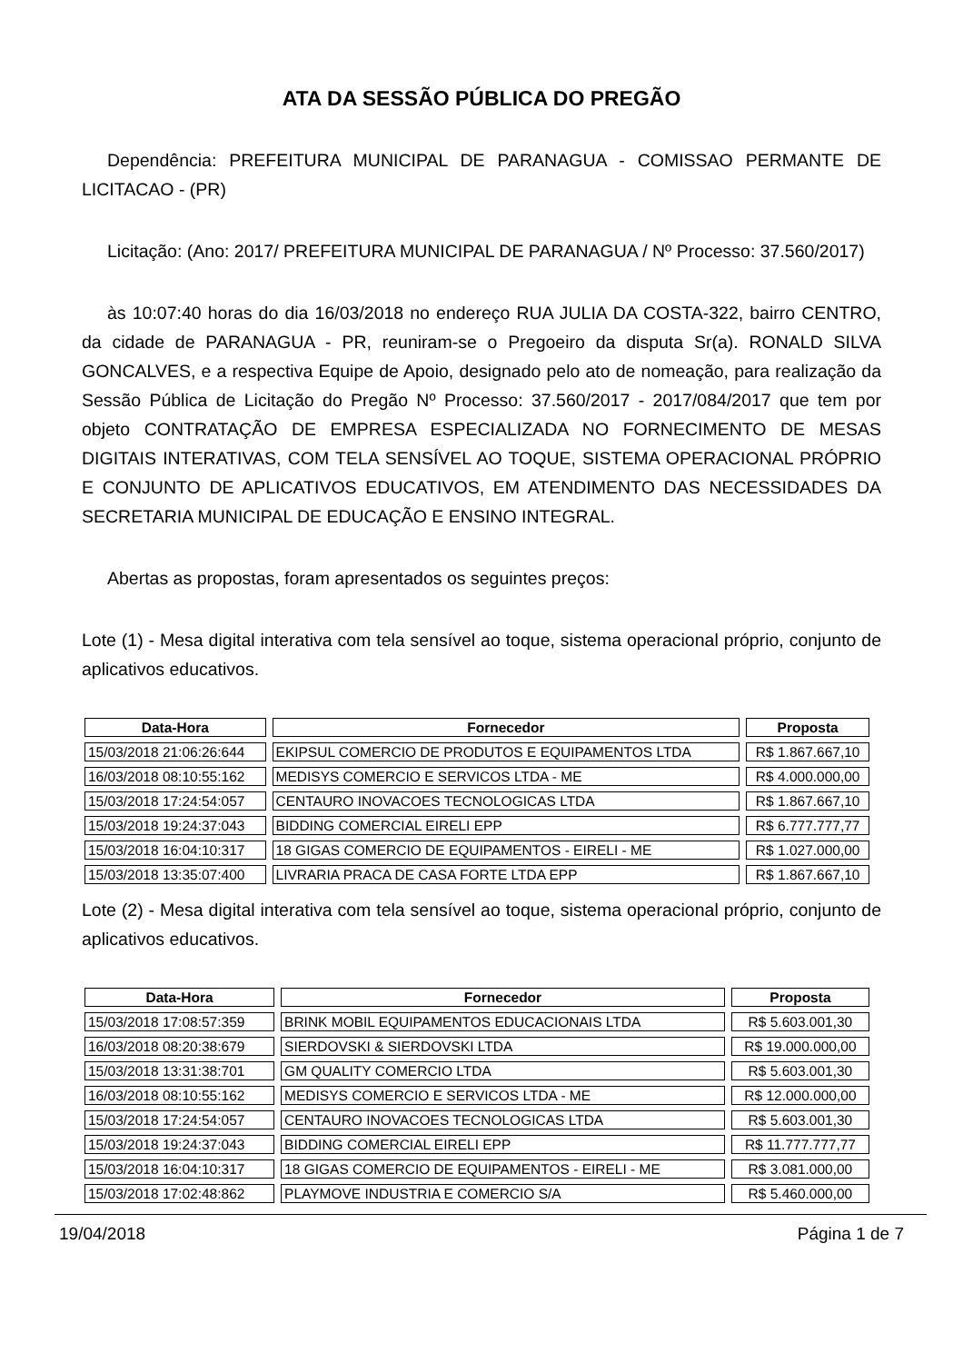ATA DA SESSÃO PÚBLICA DO PREGÃO
Dependência: PREFEITURA MUNICIPAL DE PARANAGUA - COMISSAO PERMANTE DE LICITACAO - (PR)
Licitação: (Ano: 2017/ PREFEITURA MUNICIPAL DE PARANAGUA / Nº Processo: 37.560/2017)
às 10:07:40 horas do dia 16/03/2018 no endereço RUA JULIA DA COSTA-322, bairro CENTRO, da cidade de PARANAGUA - PR, reuniram-se o Pregoeiro da disputa Sr(a). RONALD SILVA GONCALVES, e a respectiva Equipe de Apoio, designado pelo ato de nomeação, para realização da Sessão Pública de Licitação do Pregão Nº Processo: 37.560/2017 - 2017/084/2017 que tem por objeto CONTRATAÇÃO DE EMPRESA ESPECIALIZADA NO FORNECIMENTO DE MESAS DIGITAIS INTERATIVAS, COM TELA SENSÍVEL AO TOQUE, SISTEMA OPERACIONAL PRÓPRIO E CONJUNTO DE APLICATIVOS EDUCATIVOS, EM ATENDIMENTO DAS NECESSIDADES DA SECRETARIA MUNICIPAL DE EDUCAÇÃO E ENSINO INTEGRAL.
Abertas as propostas, foram apresentados os seguintes preços:
Lote (1) - Mesa digital interativa com tela sensível ao toque, sistema operacional próprio, conjunto de aplicativos educativos.
| Data-Hora | Fornecedor | Proposta |
| --- | --- | --- |
| 15/03/2018 21:06:26:644 | EKIPSUL COMERCIO DE PRODUTOS E EQUIPAMENTOS LTDA | R$ 1.867.667,10 |
| 16/03/2018 08:10:55:162 | MEDISYS COMERCIO E SERVICOS LTDA - ME | R$ 4.000.000,00 |
| 15/03/2018 17:24:54:057 | CENTAURO INOVACOES TECNOLOGICAS LTDA | R$ 1.867.667,10 |
| 15/03/2018 19:24:37:043 | BIDDING COMERCIAL EIRELI EPP | R$ 6.777.777,77 |
| 15/03/2018 16:04:10:317 | 18 GIGAS COMERCIO DE EQUIPAMENTOS - EIRELI - ME | R$ 1.027.000,00 |
| 15/03/2018 13:35:07:400 | LIVRARIA PRACA DE CASA FORTE LTDA EPP | R$ 1.867.667,10 |
Lote (2) - Mesa digital interativa com tela sensível ao toque, sistema operacional próprio, conjunto de aplicativos educativos.
| Data-Hora | Fornecedor | Proposta |
| --- | --- | --- |
| 15/03/2018 17:08:57:359 | BRINK MOBIL EQUIPAMENTOS EDUCACIONAIS LTDA | R$ 5.603.001,30 |
| 16/03/2018 08:20:38:679 | SIERDOVSKI & SIERDOVSKI LTDA | R$ 19.000.000,00 |
| 15/03/2018 13:31:38:701 | GM QUALITY COMERCIO LTDA | R$ 5.603.001,30 |
| 16/03/2018 08:10:55:162 | MEDISYS COMERCIO E SERVICOS LTDA - ME | R$ 12.000.000,00 |
| 15/03/2018 17:24:54:057 | CENTAURO INOVACOES TECNOLOGICAS LTDA | R$ 5.603.001,30 |
| 15/03/2018 19:24:37:043 | BIDDING COMERCIAL EIRELI EPP | R$ 11.777.777,77 |
| 15/03/2018 16:04:10:317 | 18 GIGAS COMERCIO DE EQUIPAMENTOS - EIRELI - ME | R$ 3.081.000,00 |
| 15/03/2018 17:02:48:862 | PLAYMOVE INDUSTRIA E COMERCIO S/A | R$ 5.460.000,00 |
19/04/2018 Página 1 de 7